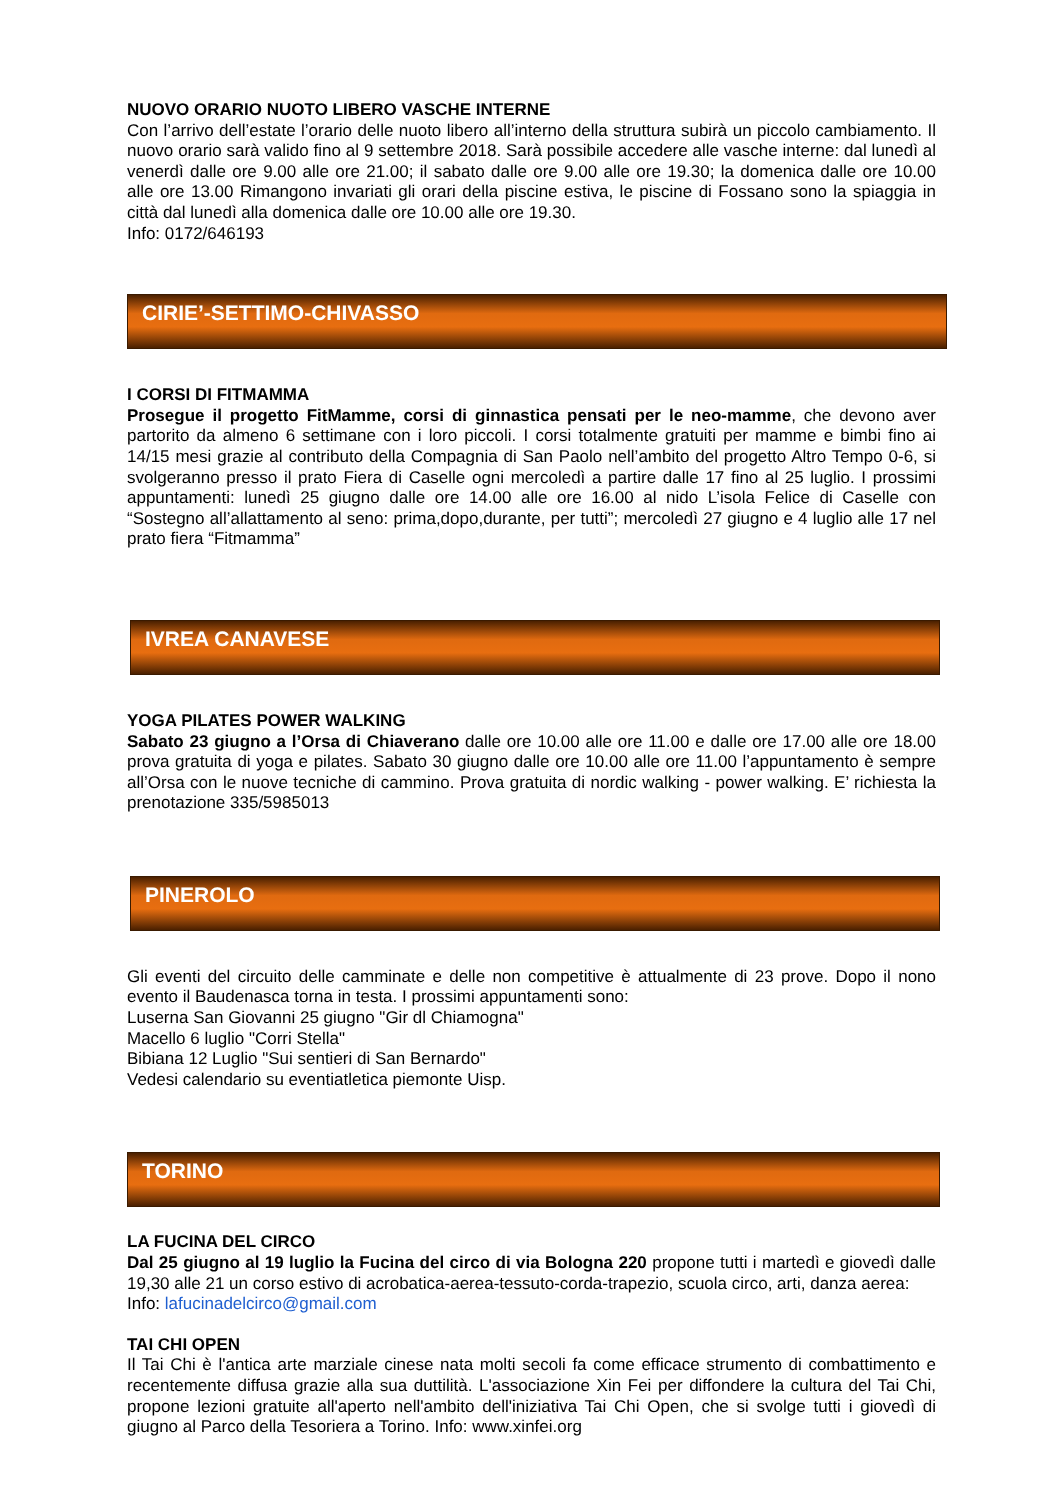NUOVO ORARIO NUOTO LIBERO VASCHE INTERNE
Con l’arrivo dell’estate l’orario delle nuoto libero all’interno della struttura subirà un piccolo cambiamento. Il nuovo orario sarà valido fino al 9 settembre 2018. Sarà possibile accedere alle vasche interne: dal lunedì al venerdì dalle ore 9.00 alle ore 21.00; il sabato dalle ore 9.00 alle ore 19.30; la domenica dalle ore 10.00 alle ore 13.00 Rimangono invariati gli orari della piscine estiva, le piscine di Fossano sono la spiaggia in città dal lunedì alla domenica dalle ore 10.00 alle ore 19.30.
Info: 0172/646193
CIRIE’-SETTIMO-CHIVASSO
I CORSI DI FITMAMMA
Prosegue il progetto FitMamme, corsi di ginnastica pensati per le neo-mamme, che devono aver partorito da almeno 6 settimane con i loro piccoli. I corsi totalmente gratuiti per mamme e bimbi fino ai 14/15 mesi grazie al contributo della Compagnia di San Paolo nell’ambito del progetto Altro Tempo 0-6, si svolgeranno presso il prato Fiera di Caselle ogni mercoledì a partire dalle 17 fino al 25 luglio. I prossimi appuntamenti: lunedì 25 giugno dalle ore 14.00 alle ore 16.00 al nido L’isola Felice di Caselle con “Sostegno all’allattamento al seno: prima,dopo,durante, per tutti”; mercoledì 27 giugno e 4 luglio alle 17 nel prato fiera “Fitmamma”
IVREA CANAVESE
YOGA PILATES POWER WALKING
Sabato 23 giugno a l’Orsa di Chiaverano dalle ore 10.00 alle ore 11.00 e dalle ore 17.00 alle ore 18.00 prova gratuita di yoga e pilates. Sabato 30 giugno dalle ore 10.00 alle ore 11.00 l’appuntamento è sempre all’Orsa con le nuove tecniche di cammino. Prova gratuita di nordic walking - power walking. E’ richiesta la prenotazione 335/5985013
PINEROLO
Gli eventi del circuito delle camminate e delle non competitive è attualmente di 23 prove. Dopo il nono evento il Baudenasca torna in testa. I prossimi appuntamenti sono:
Luserna San Giovanni 25 giugno "Gir dl Chiamogna"
Macello 6 luglio "Corri Stella"
Bibiana 12 Luglio "Sui sentieri di San Bernardo"
Vedesi calendario su eventiatletica piemonte Uisp.
TORINO
LA FUCINA DEL CIRCO
Dal 25 giugno al 19 luglio la Fucina del circo di via Bologna 220 propone tutti i martedì e giovedì dalle 19,30 alle 21 un corso estivo di acrobatica-aerea-tessuto-corda-trapezio, scuola circo, arti, danza aerea:
Info: lafucinadelcirco@gmail.com
TAI CHI OPEN
Il Tai Chi è l'antica arte marziale cinese nata molti secoli fa come efficace strumento di combattimento e recentemente diffusa grazie alla sua duttilità. L'associazione Xin Fei per diffondere la cultura del Tai Chi, propone lezioni gratuite all'aperto nell'ambito dell'iniziativa Tai Chi Open, che si svolge tutti i giovedì di giugno al Parco della Tesoriera a Torino. Info: www.xinfei.org